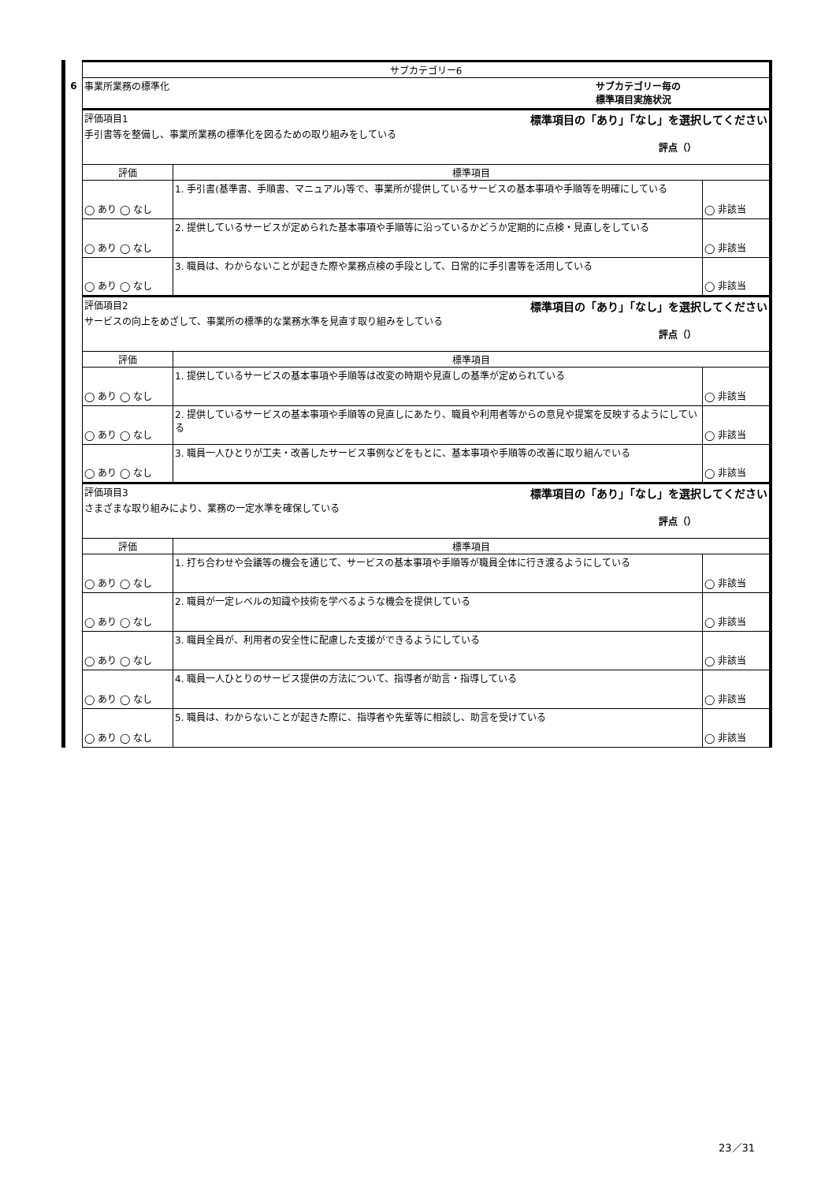6
| サブカテゴリー6 | | |
| 事業所業務の標準化 サブカテゴリー毎の 標準項目実施状況 | | |
| 評価項目1 標準項目の「あり」「なし」を選択してください 手引書等を整備し、事業所業務の標準化を図るための取り組みをしている 評点（） | | |
| 評価 | 標準項目 | |
| ◯ あり ◯ なし | 1. 手引書(基準書、手順書、マニュアル)等で、事業所が提供しているサービスの基本事項や手順等を明確にしている | ◯ 非該当 |
| ◯ あり ◯ なし | 2. 提供しているサービスが定められた基本事項や手順等に沿っているかどうか定期的に点検・見直しをしている | ◯ 非該当 |
| ◯ あり ◯ なし | 3. 職員は、わからないことが起きた際や業務点検の手段として、日常的に手引書等を活用している | ◯ 非該当 |
| 評価項目2 標準項目の「あり」「なし」を選択してください サービスの向上をめざして、事業所の標準的な業務水準を見直す取り組みをしている 評点（） | | |
| 評価 | 標準項目 | |
| ◯ あり ◯ なし | 1. 提供しているサービスの基本事項や手順等は改変の時期や見直しの基準が定められている | ◯ 非該当 |
| ◯ あり ◯ なし | 2. 提供しているサービスの基本事項や手順等の見直しにあたり、職員や利用者等からの意見や提案を反映するようにしている | ◯ 非該当 |
| ◯ あり ◯ なし | 3. 職員一人ひとりが工夫・改善したサービス事例などをもとに、基本事項や手順等の改善に取り組んでいる | ◯ 非該当 |
| 評価項目3 標準項目の「あり」「なし」を選択してください さまざまな取り組みにより、業務の一定水準を確保している 評点（） | | |
| 評価 | 標準項目 | |
| ◯ あり ◯ なし | 1. 打ち合わせや会議等の機会を通じて、サービスの基本事項や手順等が職員全体に行き渡るようにしている | ◯ 非該当 |
| ◯ あり ◯ なし | 2. 職員が一定レベルの知識や技術を学べるような機会を提供している | ◯ 非該当 |
| ◯ あり ◯ なし | 3. 職員全員が、利用者の安全性に配慮した支援ができるようにしている | ◯ 非該当 |
| ◯ あり ◯ なし | 4. 職員一人ひとりのサービス提供の方法について、指導者が助言・指導している | ◯ 非該当 |
| ◯ あり ◯ なし | 5. 職員は、わからないことが起きた際に、指導者や先輩等に相談し、助言を受けている | ◯ 非該当 |
23／31